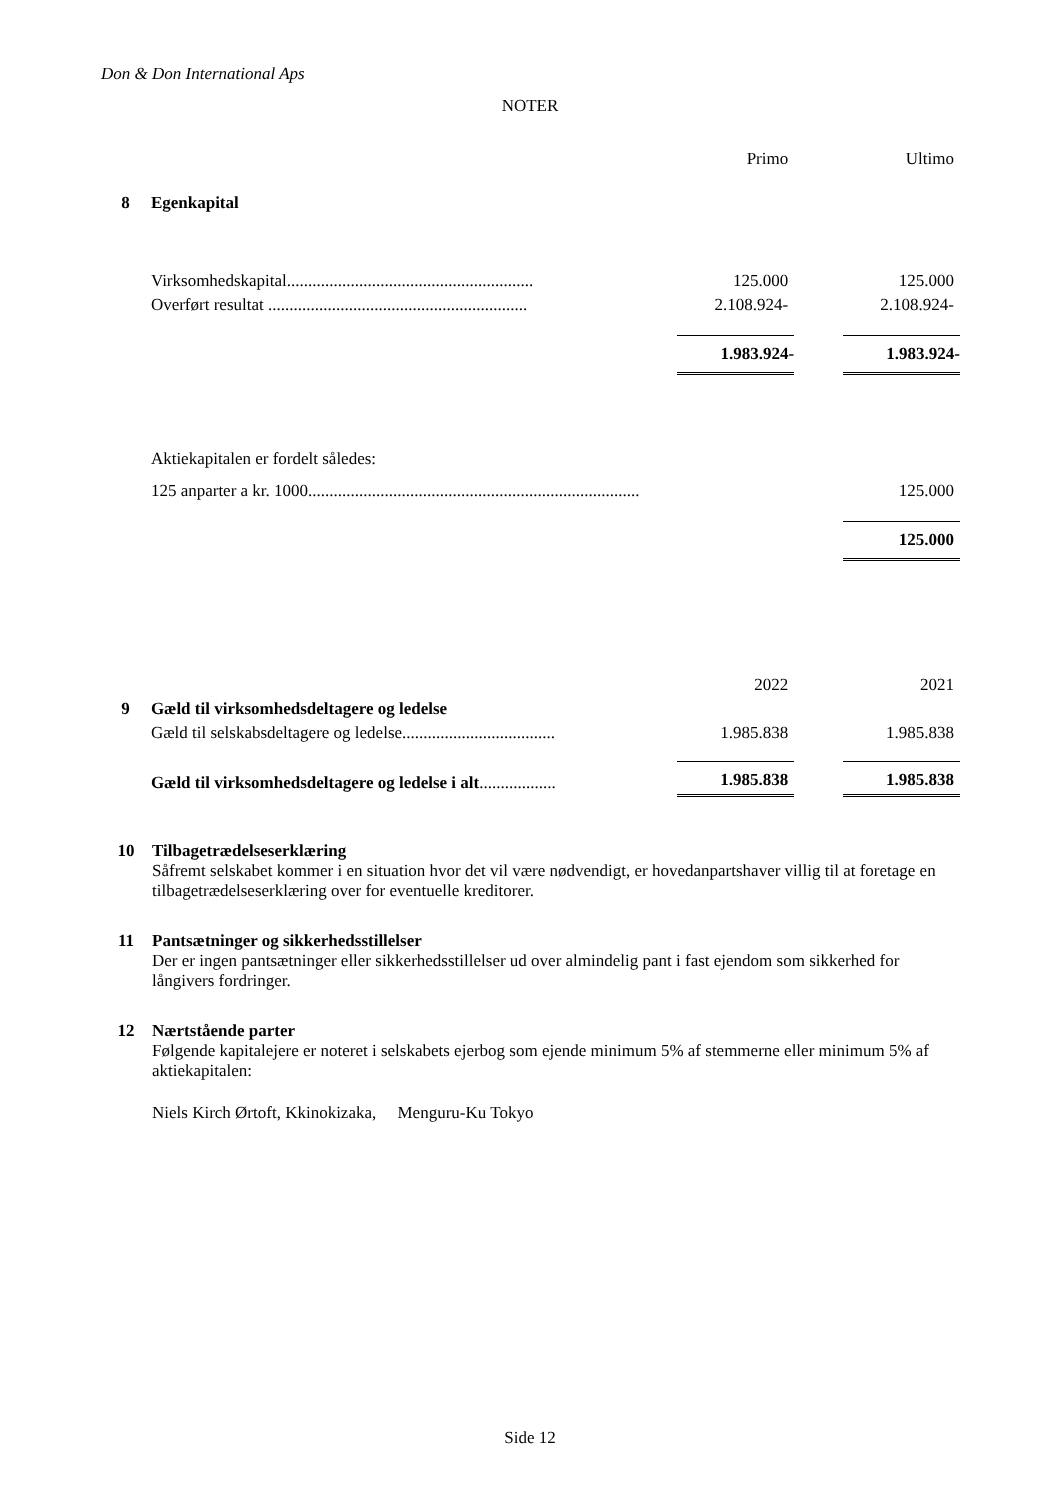Don & Don International Aps
NOTER
| | | | Primo | | Ultimo |
| 8 | Egenkapital | | | | |
| | Virksomhedskapital.......................................................... | | 125.000 | | 125.000 |
| | Overført resultat ............................................................. | | 2.108.924- | | 2.108.924- |
| | | | 1.983.924- | | 1.983.924- |
| | Aktiekapitalen er fordelt således: | | | | |
| | 125 anparter a kr. 1000.............................................................................. | | | | 125.000 |
| | | | | | 125.000 |
| | | | 2022 | | 2021 |
| 9 | Gæld til virksomhedsdeltagere og ledelse | | | | |
| | Gæld til selskabsdeltagere og ledelse.................................... | | 1.985.838 | | 1.985.838 |
| | Gæld til virksomhedsdeltagere og ledelse i alt .................. | | 1.985.838 | | 1.985.838 |
10 Tilbagetrædelseserklæring
Såfremt selskabet kommer i en situation hvor det vil være nødvendigt, er hovedanpartshaver villig til at foretage en tilbagetrædelseserklæring over for eventuelle kreditorer.
11 Pantsætninger og sikkerhedsstillelser
Der er ingen pantsætninger eller sikkerhedsstillelser ud over almindelig pant i fast ejendom som sikkerhed for långivers fordringer.
12 Nærtstående parter
Følgende kapitalejere er noteret i selskabets ejerbog som ejende minimum 5% af stemmerne eller minimum 5% af aktiekapitalen:
Niels Kirch Ørtoft, Kkinokizaka, Menguru-Ku Tokyo
Side 12